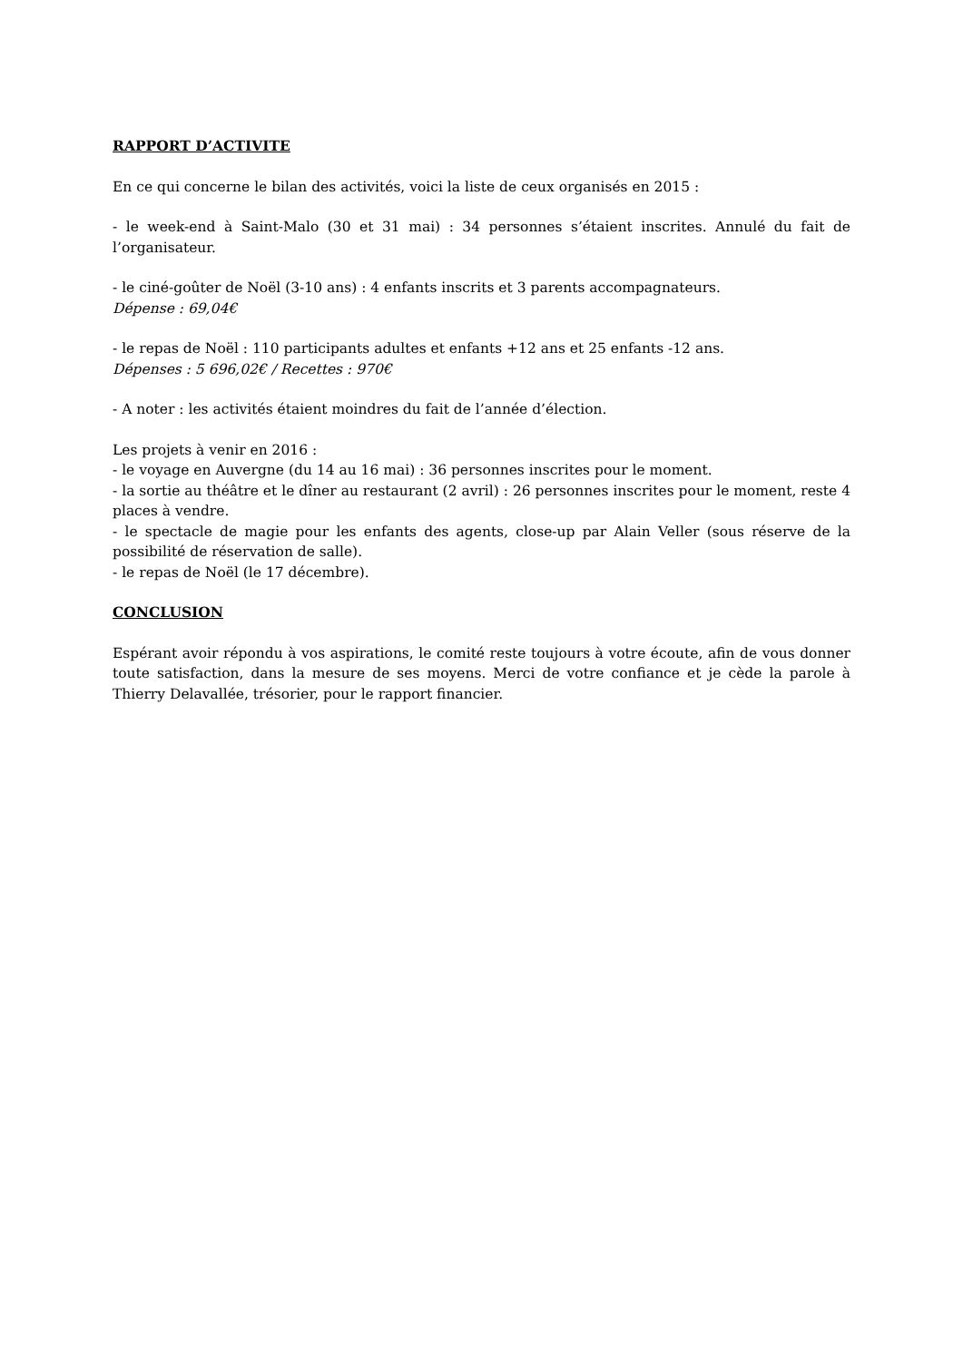RAPPORT D’ACTIVITE
En ce qui concerne le bilan des activités, voici la liste de ceux organisés en 2015 :
- le week-end à Saint-Malo (30 et 31 mai) : 34 personnes s’étaient inscrites. Annulé du fait de l’organisateur.
- le ciné-goûter de Noël (3-10 ans) : 4 enfants inscrits et 3 parents accompagnateurs.
Dépense : 69,04€
- le repas de Noël : 110 participants adultes et enfants +12 ans et 25 enfants -12 ans.
Dépenses : 5 696,02€ / Recettes : 970€
- A noter : les activités étaient moindres du fait de l’année d’élection.
Les projets à venir en 2016 :
- le voyage en Auvergne (du 14 au 16 mai) : 36 personnes inscrites pour le moment.
- la sortie au théâtre et le dîner au restaurant (2 avril) : 26 personnes inscrites pour le moment, reste 4 places à vendre.
- le spectacle de magie pour les enfants des agents, close-up par Alain Veller (sous réserve de la possibilité de réservation de salle).
- le repas de Noël (le 17 décembre).
CONCLUSION
Espérant avoir répondu à vos aspirations, le comité reste toujours à votre écoute, afin de vous donner toute satisfaction, dans la mesure de ses moyens. Merci de votre confiance et je cède la parole à Thierry Delavallée, trésorier, pour le rapport financier.